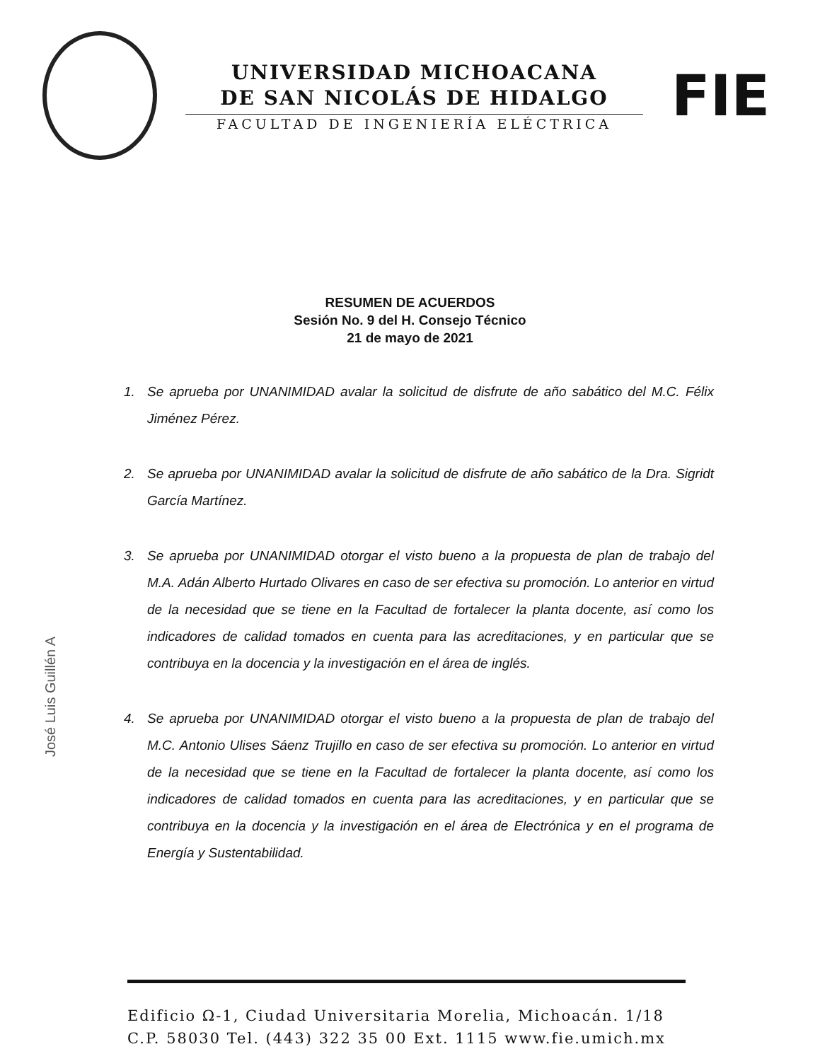UNIVERSIDAD MICHOACANA
DE SAN NICOLÁS DE HIDALGO
FACULTAD DE INGENIERÍA ELÉCTRICA
FIE
RESUMEN DE ACUERDOS
Sesión No. 9 del H. Consejo Técnico
21 de mayo de 2021
1. Se aprueba por UNANIMIDAD avalar la solicitud de disfrute de año sabático del M.C. Félix Jiménez Pérez.
2. Se aprueba por UNANIMIDAD avalar la solicitud de disfrute de año sabático de la Dra. Sigridt García Martínez.
3. Se aprueba por UNANIMIDAD otorgar el visto bueno a la propuesta de plan de trabajo del M.A. Adán Alberto Hurtado Olivares en caso de ser efectiva su promoción. Lo anterior en virtud de la necesidad que se tiene en la Facultad de fortalecer la planta docente, así como los indicadores de calidad tomados en cuenta para las acreditaciones, y en particular que se contribuya en la docencia y la investigación en el área de inglés.
4. Se aprueba por UNANIMIDAD otorgar el visto bueno a la propuesta de plan de trabajo del M.C. Antonio Ulises Sáenz Trujillo en caso de ser efectiva su promoción. Lo anterior en virtud de la necesidad que se tiene en la Facultad de fortalecer la planta docente, así como los indicadores de calidad tomados en cuenta para las acreditaciones, y en particular que se contribuya en la docencia y la investigación en el área de Electrónica y en el programa de Energía y Sustentabilidad.
José Luis Guillén A
Edificio Ω-1, Ciudad Universitaria Morelia, Michoacán. 1/18
C.P. 58030 Tel. (443) 322 35 00 Ext. 1115 www.fie.umich.mx